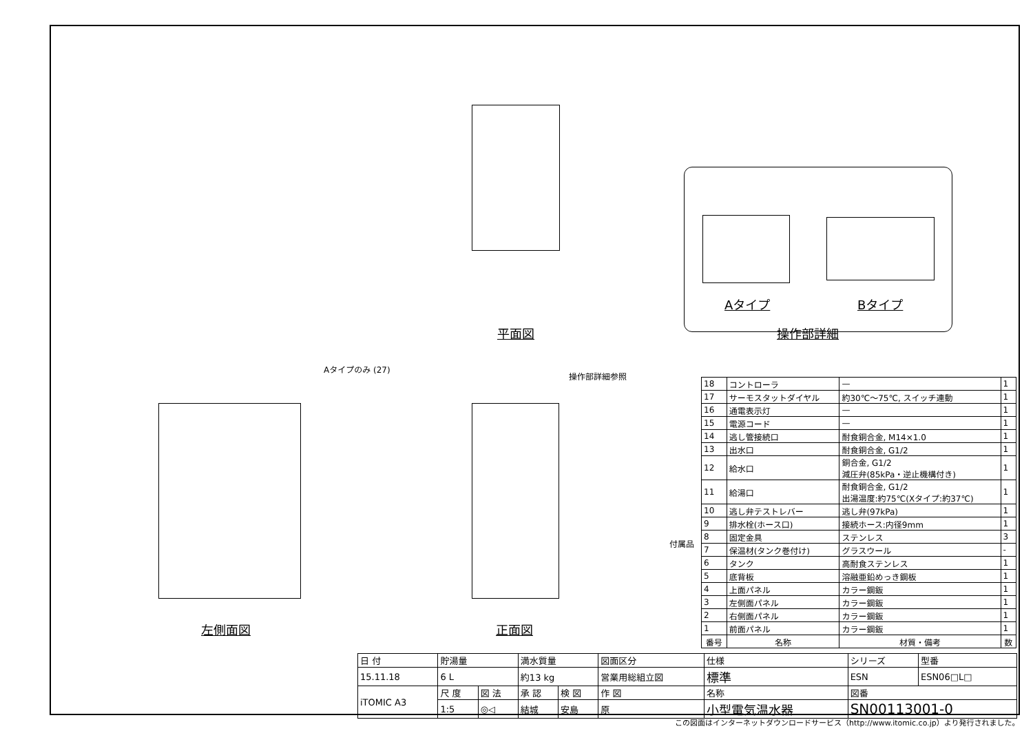平面図
Aタイプ Bタイプ
操作部詳細
Aタイプのみ (27)
操作部詳細参照
左側面図 正面図
付属品
| 18 | コントローラ | — | 1 |
| 17 | サーモスタットダイヤル | 約30℃～75℃, スイッチ連動 | 1 |
| 16 | 通電表示灯 | — | 1 |
| 15 | 電源コード | — | 1 |
| 14 | 逃し管接続口 | 耐食銅合金, M14×1.0 | 1 |
| 13 | 出水口 | 耐食銅合金, G1/2 | 1 |
| 12 | 給水口 | 銅合金, G1/2 減圧弁(85kPa・逆止機構付き) | 1 |
| 11 | 給湯口 | 耐食銅合金, G1/2 出湯温度:約75℃(Xタイプ:約37℃) | 1 |
| 10 | 逃し弁テストレバー | 逃し弁(97kPa) | 1 |
| 9 | 排水栓(ホース口) | 接続ホース:内径9mm | 1 |
| 8 | 固定金具 | ステンレス | 3 |
| 7 | 保温材(タンク巻付け) | グラスウール | - |
| 6 | タンク | 高耐食ステンレス | 1 |
| 5 | 底背板 | 溶融亜鉛めっき鋼板 | 1 |
| 4 | 上面パネル | カラー鋼鈑 | 1 |
| 3 | 左側面パネル | カラー鋼鈑 | 1 |
| 2 | 右側面パネル | カラー鋼鈑 | 1 |
| 1 | 前面パネル | カラー鋼鈑 | 1 |
| 番号 | 名称 | 材質・備考 | 数 |
| 日 付 | 貯湯量 | | 満水質量 | | 図面区分 | 仕様 | シリーズ | 型番 |
| 15.11.18 | 6 L | | 約13 kg | | 営業用総組立図 | 標準 | ESN | ESN06□L□ |
| iTOMIC A3 | 尺 度 | 図 法 | 承 認 | 検 図 | 作 図 | 名称 | 図番 | |
| | 1:5 | ◎◁ | 結城 | 安島 | 原 | 小型電気温水器 | SN00113001-0 | |
この図面はインターネットダウンロードサービス（http://www.itomic.co.jp）より発行されました。